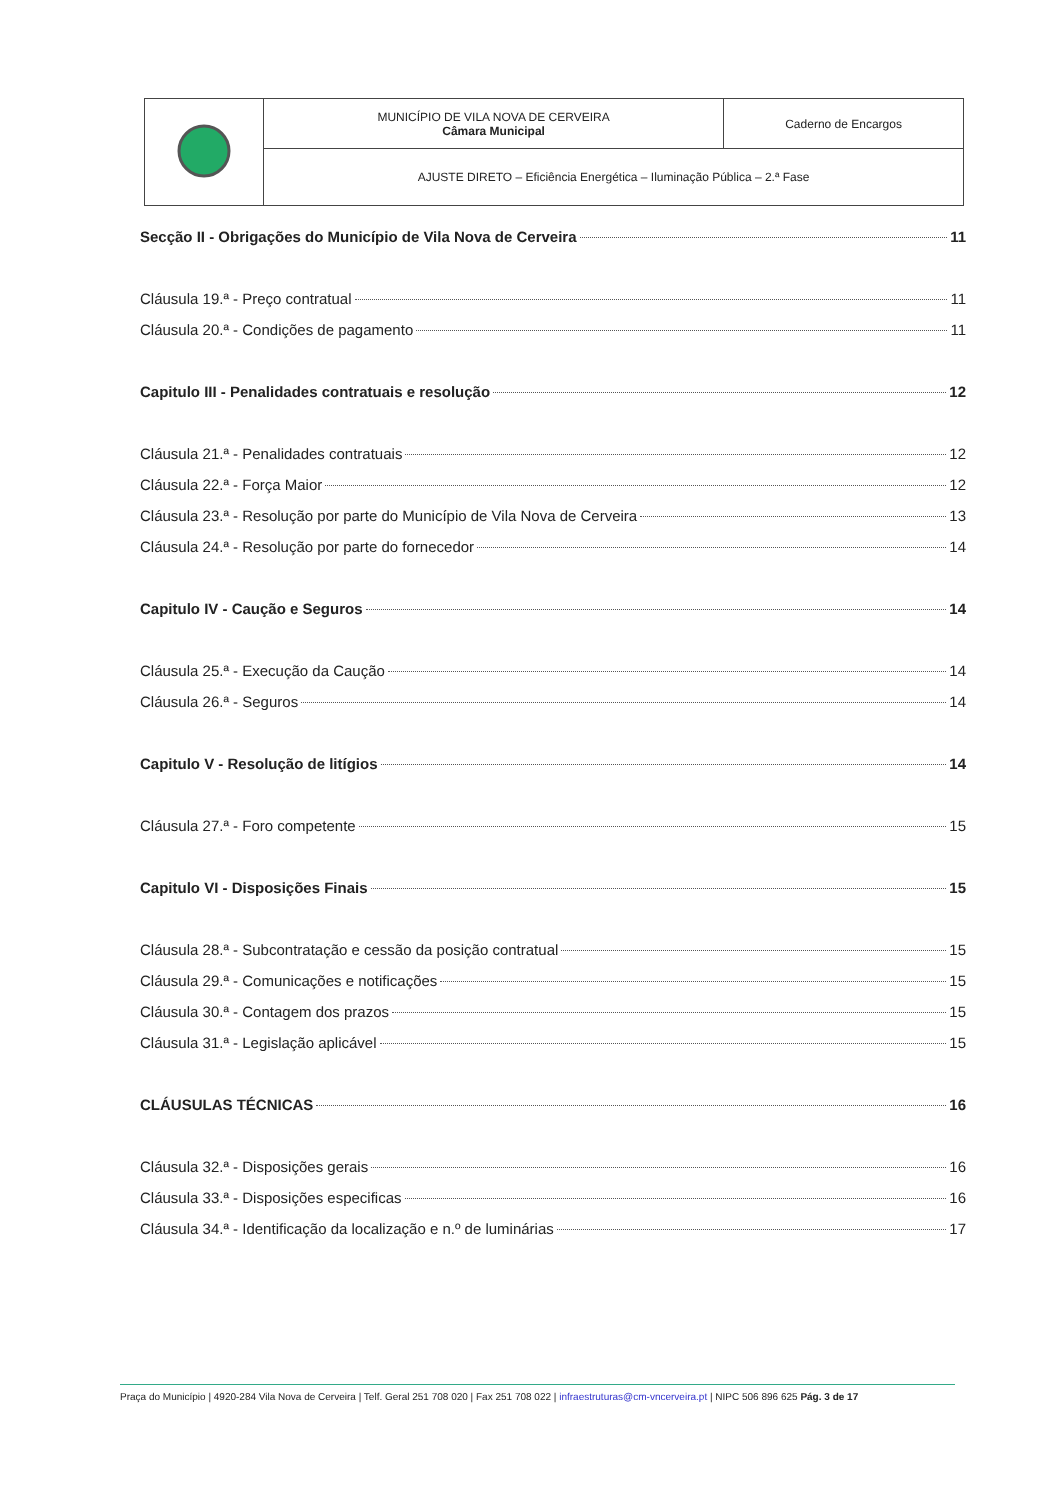| | MUNICÍPIO DE VILA NOVA DE CERVEIRA Câmara Municipal | Caderno de Encargos |
| | AJUSTE DIRETO – Eficiência Energética – Iluminação Pública – 2.ª Fase | |
Secção II - Obrigações do Município de Vila Nova de Cerveira 11
Cláusula 19.ª - Preço contratual 11
Cláusula 20.ª - Condições de pagamento 11
Capitulo III - Penalidades contratuais e resolução 12
Cláusula 21.ª - Penalidades contratuais 12
Cláusula 22.ª - Força Maior 12
Cláusula 23.ª - Resolução por parte do Município de Vila Nova de Cerveira 13
Cláusula 24.ª - Resolução por parte do fornecedor 14
Capitulo IV - Caução e Seguros 14
Cláusula 25.ª - Execução da Caução 14
Cláusula 26.ª - Seguros 14
Capitulo V - Resolução de litígios 14
Cláusula 27.ª - Foro competente 15
Capitulo VI - Disposições Finais 15
Cláusula 28.ª - Subcontratação e cessão da posição contratual 15
Cláusula 29.ª - Comunicações e notificações 15
Cláusula 30.ª - Contagem dos prazos 15
Cláusula 31.ª - Legislação aplicável 15
CLÁUSULAS TÉCNICAS 16
Cláusula 32.ª - Disposições gerais 16
Cláusula 33.ª - Disposições especificas 16
Cláusula 34.ª - Identificação da localização e n.º de luminárias 17
Praça do Município | 4920-284 Vila Nova de Cerveira | Telf. Geral 251 708 020 | Fax 251 708 022 | infraestruturas@cm-vncerveira.pt | NIPC 506 896 625 Pág. 3 de 17